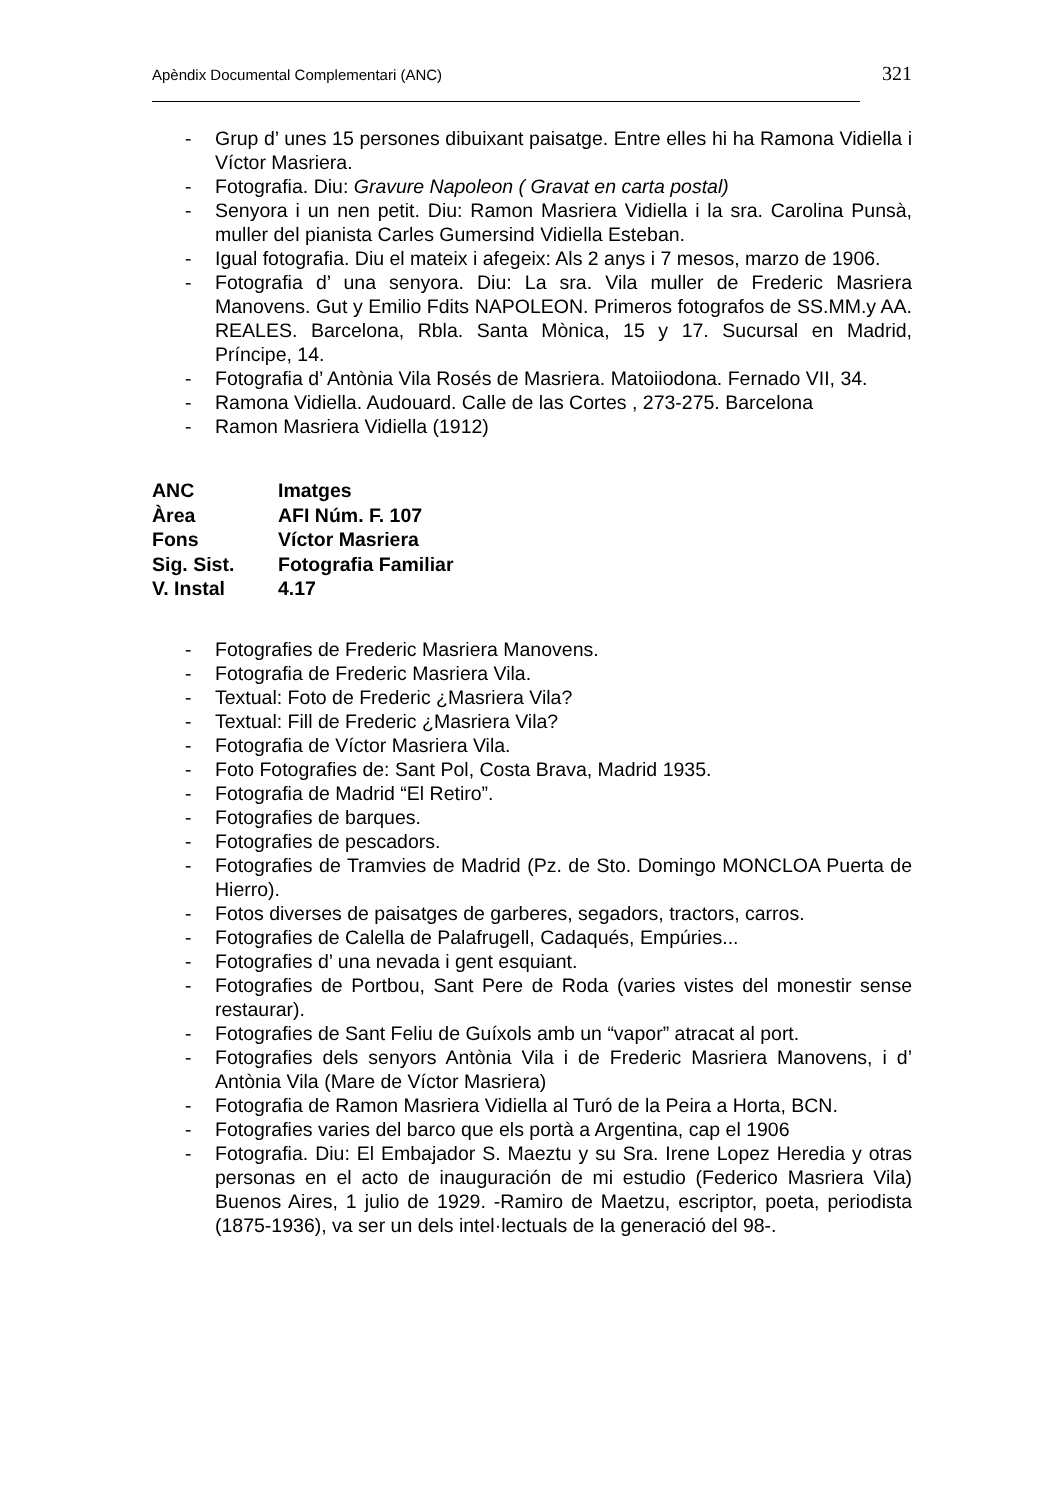Apèndix Documental Complementari (ANC) 321
- Grup d’ unes 15 persones dibuixant paisatge. Entre elles hi ha Ramona Vidiella i Víctor Masriera.
- Fotografia. Diu: Gravure Napoleon ( Gravat en carta postal)
- Senyora i un nen petit. Diu: Ramon Masriera Vidiella i la sra. Carolina Punsà, muller del pianista Carles Gumersind Vidiella Esteban.
- Igual fotografia. Diu el mateix i afegeix: Als 2 anys i 7 mesos, marzo de 1906.
- Fotografia d’ una senyora. Diu: La sra. Vila muller de Frederic Masriera Manovens. Gut y Emilio Fdits NAPOLEON. Primeros fotografos de SS.MM.y AA. REALES. Barcelona, Rbla. Santa Mònica, 15 y 17. Sucursal en Madrid, Príncipe, 14.
- Fotografia d’ Antònia Vila Rosés de Masriera. Matoiiodona. Fernado VII, 34.
- Ramona Vidiella. Audouard. Calle de las Cortes , 273-275. Barcelona
- Ramon Masriera Vidiella (1912)
ANC Imatges
Àrea AFI Núm. F. 107
Fons Víctor Masriera
Sig. Sist. Fotografia Familiar
V. Instal 4.17
- Fotografies de Frederic Masriera Manovens.
- Fotografia de Frederic Masriera Vila.
- Textual: Foto de Frederic ¿Masriera Vila?
- Textual: Fill de Frederic ¿Masriera Vila?
- Fotografia de Víctor Masriera Vila.
- Foto Fotografies de: Sant Pol, Costa Brava, Madrid 1935.
- Fotografia de Madrid “El Retiro”.
- Fotografies de barques.
- Fotografies de pescadors.
- Fotografies de Tramvies de Madrid (Pz. de Sto. Domingo MONCLOA Puerta de Hierro).
- Fotos diverses de paisatges de garberes, segadors, tractors, carros.
- Fotografies de Calella de Palafrugell, Cadaqués, Empúries...
- Fotografies d’ una nevada i gent esquiant.
- Fotografies de Portbou, Sant Pere de Roda (varies vistes del monestir sense restaurar).
- Fotografies de Sant Feliu de Guíxols amb un “vapor” atracat al port.
- Fotografies dels senyors Antònia Vila i de Frederic Masriera Manovens, i d’ Antònia Vila (Mare de Víctor Masriera)
- Fotografia de Ramon Masriera Vidiella al Turó de la Peira a Horta, BCN.
- Fotografies varies del barco que els portà a Argentina, cap el 1906
- Fotografia. Diu: El Embajador S. Maeztu y su Sra. Irene Lopez Heredia y otras personas en el acto de inauguración de mi estudio (Federico Masriera Vila) Buenos Aires, 1 julio de 1929. -Ramiro de Maetzu, escriptor, poeta, periodista (1875-1936), va ser un dels intel·lectuals de la generació del 98-.